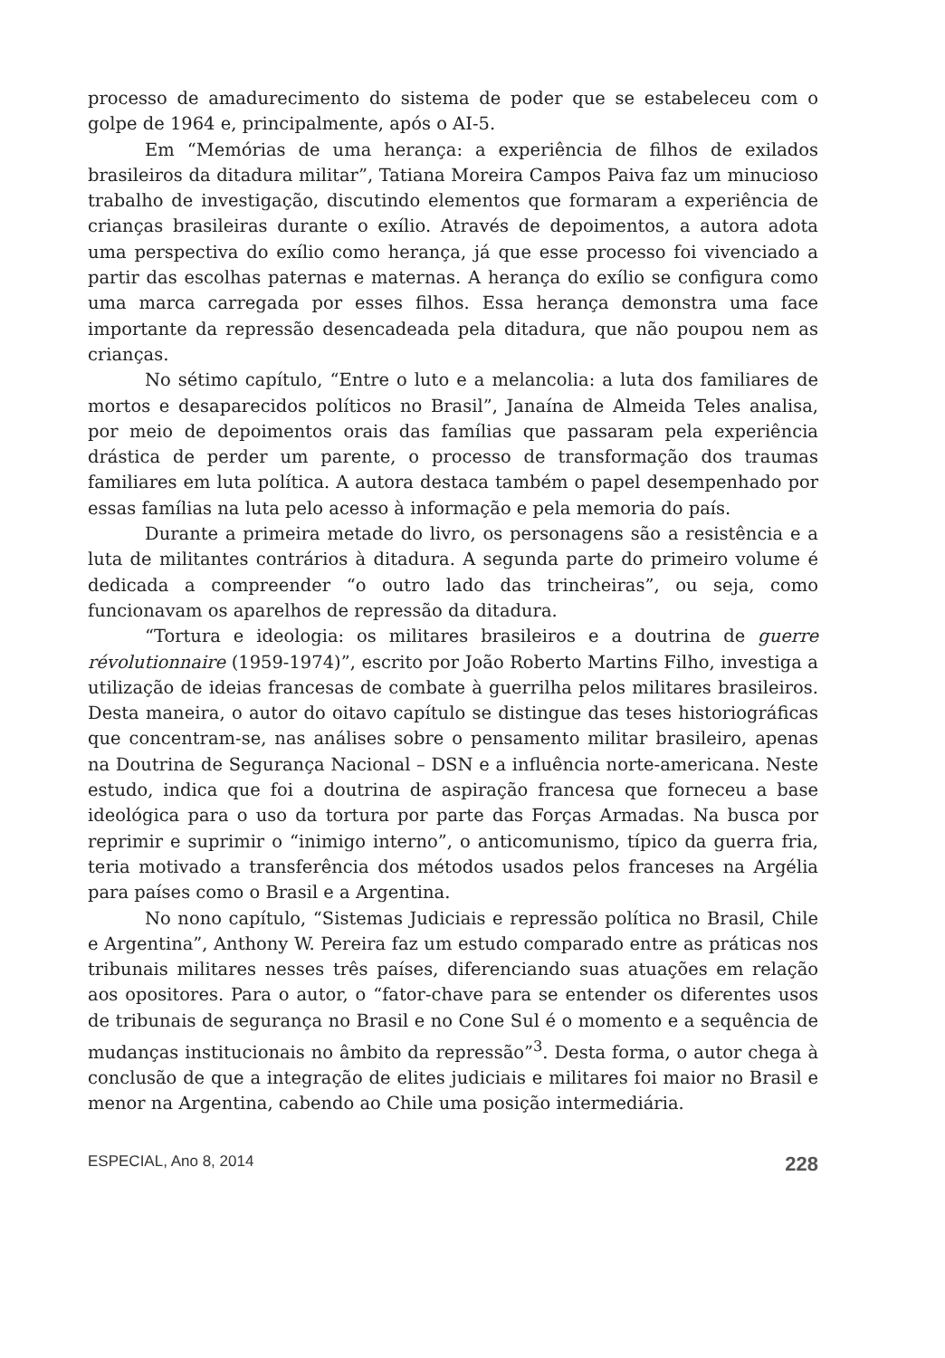processo de amadurecimento do sistema de poder que se estabeleceu com o golpe de 1964 e, principalmente, após o AI-5.
Em “Memórias de uma herança: a experiência de filhos de exilados brasileiros da ditadura militar”, Tatiana Moreira Campos Paiva faz um minucioso trabalho de investigação, discutindo elementos que formaram a experiência de crianças brasileiras durante o exílio. Através de depoimentos, a autora adota uma perspectiva do exílio como herança, já que esse processo foi vivenciado a partir das escolhas paternas e maternas. A herança do exílio se configura como uma marca carregada por esses filhos. Essa herança demonstra uma face importante da repressão desencadeada pela ditadura, que não poupou nem as crianças.
No sétimo capítulo, “Entre o luto e a melancolia: a luta dos familiares de mortos e desaparecidos políticos no Brasil”, Janaína de Almeida Teles analisa, por meio de depoimentos orais das famílias que passaram pela experiência drástica de perder um parente, o processo de transformação dos traumas familiares em luta política. A autora destaca também o papel desempenhado por essas famílias na luta pelo acesso à informação e pela memoria do país.
Durante a primeira metade do livro, os personagens são a resistência e a luta de militantes contrários à ditadura. A segunda parte do primeiro volume é dedicada a compreender “o outro lado das trincheiras”, ou seja, como funcionavam os aparelhos de repressão da ditadura.
“Tortura e ideologia: os militares brasileiros e a doutrina de guerre révolutionnaire (1959-1974)”, escrito por João Roberto Martins Filho, investiga a utilização de ideias francesas de combate à guerrilha pelos militares brasileiros. Desta maneira, o autor do oitavo capítulo se distingue das teses historiográficas que concentram-se, nas análises sobre o pensamento militar brasileiro, apenas na Doutrina de Segurança Nacional – DSN e a influência norte-americana. Neste estudo, indica que foi a doutrina de aspiração francesa que forneceu a base ideológica para o uso da tortura por parte das Forças Armadas. Na busca por reprimir e suprimir o “inimigo interno”, o anticomunismo, típico da guerra fria, teria motivado a transferência dos métodos usados pelos franceses na Argélia para países como o Brasil e a Argentina.
No nono capítulo, “Sistemas Judiciais e repressão política no Brasil, Chile e Argentina”, Anthony W. Pereira faz um estudo comparado entre as práticas nos tribunais militares nesses três países, diferenciando suas atuações em relação aos opositores. Para o autor, o “fator-chave para se entender os diferentes usos de tribunais de segurança no Brasil e no Cone Sul é o momento e a sequência de mudanças institucionais no âmbito da repressão”<sup>3</sup>. Desta forma, o autor chega à conclusão de que a integração de elites judiciais e militares foi maior no Brasil e menor na Argentina, cabendo ao Chile uma posição intermediária.
ESPECIAL, Ano 8, 2014 228